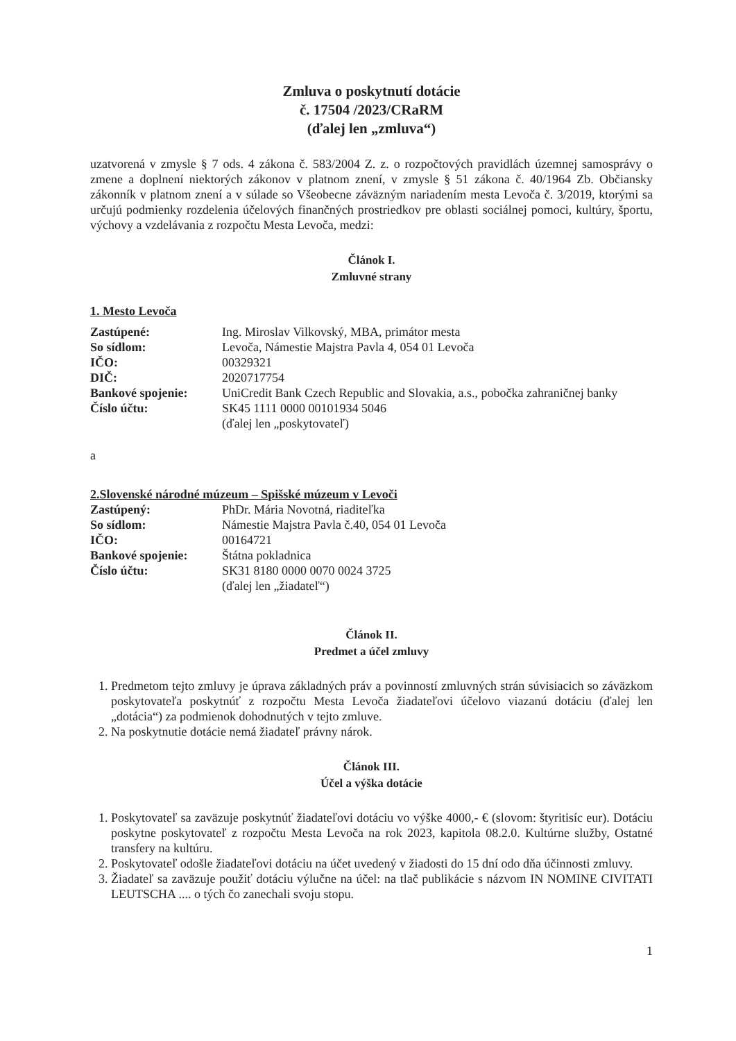Zmluva o poskytnutí dotácie
č. 17504 /2023/CRaRM
(ďalej len „zmluva“)
uzatvorená v zmysle § 7 ods. 4 zákona č. 583/2004 Z. z. o rozpočtových pravidlách územnej samosprávy o zmene a doplnení niektorých zákonov v platnom znení, v zmysle § 51 zákona č. 40/1964 Zb. Občiansky zákonník v platnom znení a v súlade so Všeobecne záväzným nariadením mesta Levoča č. 3/2019, ktorými sa určujú podmienky rozdelenia účelových finančných prostriedkov pre oblasti sociálnej pomoci, kultúry, športu, výchovy a vzdelávania z rozpočtu Mesta Levoča, medzi:
Článok I.
Zmluvné strany
1. Mesto Levoča
| Zastúpené: | Ing. Miroslav Vilkovský, MBA, primátor mesta |
| So sídlom: | Levoča, Námestie Majstra Pavla 4, 054 01 Levoča |
| IČO: | 00329321 |
| DIČ: | 2020717754 |
| Bankové spojenie: | UniCredit Bank Czech Republic and Slovakia, a.s., pobočka zahraničnej banky |
| Číslo účtu: | SK45 1111 0000 00101934 5046 (ďalej len „poskytovateľ) |
a
2.Slovenské národné múzeum – Spišské múzeum v Levoči
| Zastúpený: | PhDr. Mária Novotná, riaditeľka |
| So sídlom: | Námestie Majstra Pavla č.40, 054 01 Levoča |
| IČO: | 00164721 |
| Bankové spojenie: | Štátna pokladnica |
| Číslo účtu: | SK31 8180 0000 0070 0024 3725 (ďalej len „žiadateľ“) |
Článok II.
Predmet a účel zmluvy
1. Predmetom tejto zmluvy je úprava základných práv a povinností zmluvných strán súvisiacich so záväzkom poskytovateľa poskytnúť z rozpočtu Mesta Levoča žiadateľovi účelovo viazanú dotáciu (ďalej len „dotácia“) za podmienok dohodnutých v tejto zmluve.
2. Na poskytnutie dotácie nemá žiadateľ právny nárok.
Článok III.
Účel a výška dotácie
1. Poskytovateľ sa zaväzuje poskytnúť žiadateľovi dotáciu vo výške 4000,- € (slovom: štyritisíc eur). Dotáciu poskytne poskytovateľ z rozpočtu Mesta Levoča na rok 2023, kapitola 08.2.0. Kultúrne služby, Ostatné transfery na kultúru.
2. Poskytovateľ odošle žiadateľovi dotáciu na účet uvedený v žiadosti do 15 dní odo dňa účinnosti zmluvy.
3. Žiadateľ sa zaväzuje použiť dotáciu výlučne na účel: na tlač publikácie s názvom IN NOMINE CIVITATI LEUTSCHA .... o tých čo zanechali svoju stopu.
1